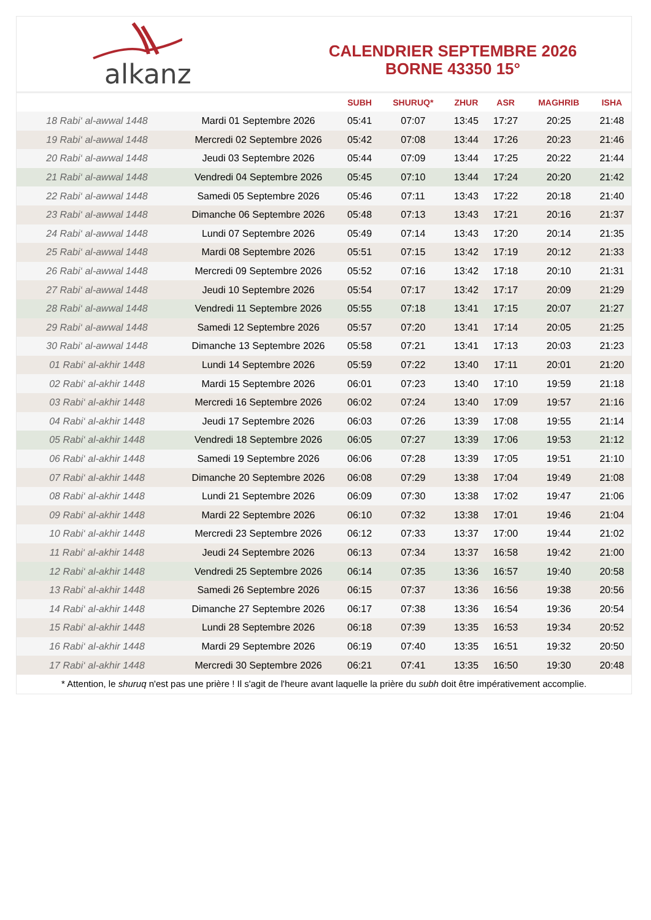alkanz
CALENDRIER SEPTEMBRE 2026
BORNE 43350 15°
| | | SUBH | SHURUQ* | ZHUR | ASR | MAGHRIB | ISHA |
| --- | --- | --- | --- | --- | --- | --- | --- |
| 18 Rabi‘ al-awwal 1448 | Mardi 01 Septembre 2026 | 05:41 | 07:07 | 13:45 | 17:27 | 20:25 | 21:48 |
| 19 Rabi‘ al-awwal 1448 | Mercredi 02 Septembre 2026 | 05:42 | 07:08 | 13:44 | 17:26 | 20:23 | 21:46 |
| 20 Rabi‘ al-awwal 1448 | Jeudi 03 Septembre 2026 | 05:44 | 07:09 | 13:44 | 17:25 | 20:22 | 21:44 |
| 21 Rabi‘ al-awwal 1448 | Vendredi 04 Septembre 2026 | 05:45 | 07:10 | 13:44 | 17:24 | 20:20 | 21:42 |
| 22 Rabi‘ al-awwal 1448 | Samedi 05 Septembre 2026 | 05:46 | 07:11 | 13:43 | 17:22 | 20:18 | 21:40 |
| 23 Rabi‘ al-awwal 1448 | Dimanche 06 Septembre 2026 | 05:48 | 07:13 | 13:43 | 17:21 | 20:16 | 21:37 |
| 24 Rabi‘ al-awwal 1448 | Lundi 07 Septembre 2026 | 05:49 | 07:14 | 13:43 | 17:20 | 20:14 | 21:35 |
| 25 Rabi‘ al-awwal 1448 | Mardi 08 Septembre 2026 | 05:51 | 07:15 | 13:42 | 17:19 | 20:12 | 21:33 |
| 26 Rabi‘ al-awwal 1448 | Mercredi 09 Septembre 2026 | 05:52 | 07:16 | 13:42 | 17:18 | 20:10 | 21:31 |
| 27 Rabi‘ al-awwal 1448 | Jeudi 10 Septembre 2026 | 05:54 | 07:17 | 13:42 | 17:17 | 20:09 | 21:29 |
| 28 Rabi‘ al-awwal 1448 | Vendredi 11 Septembre 2026 | 05:55 | 07:18 | 13:41 | 17:15 | 20:07 | 21:27 |
| 29 Rabi‘ al-awwal 1448 | Samedi 12 Septembre 2026 | 05:57 | 07:20 | 13:41 | 17:14 | 20:05 | 21:25 |
| 30 Rabi‘ al-awwal 1448 | Dimanche 13 Septembre 2026 | 05:58 | 07:21 | 13:41 | 17:13 | 20:03 | 21:23 |
| 01 Rabi‘ al-akhir 1448 | Lundi 14 Septembre 2026 | 05:59 | 07:22 | 13:40 | 17:11 | 20:01 | 21:20 |
| 02 Rabi‘ al-akhir 1448 | Mardi 15 Septembre 2026 | 06:01 | 07:23 | 13:40 | 17:10 | 19:59 | 21:18 |
| 03 Rabi‘ al-akhir 1448 | Mercredi 16 Septembre 2026 | 06:02 | 07:24 | 13:40 | 17:09 | 19:57 | 21:16 |
| 04 Rabi‘ al-akhir 1448 | Jeudi 17 Septembre 2026 | 06:03 | 07:26 | 13:39 | 17:08 | 19:55 | 21:14 |
| 05 Rabi‘ al-akhir 1448 | Vendredi 18 Septembre 2026 | 06:05 | 07:27 | 13:39 | 17:06 | 19:53 | 21:12 |
| 06 Rabi‘ al-akhir 1448 | Samedi 19 Septembre 2026 | 06:06 | 07:28 | 13:39 | 17:05 | 19:51 | 21:10 |
| 07 Rabi‘ al-akhir 1448 | Dimanche 20 Septembre 2026 | 06:08 | 07:29 | 13:38 | 17:04 | 19:49 | 21:08 |
| 08 Rabi‘ al-akhir 1448 | Lundi 21 Septembre 2026 | 06:09 | 07:30 | 13:38 | 17:02 | 19:47 | 21:06 |
| 09 Rabi‘ al-akhir 1448 | Mardi 22 Septembre 2026 | 06:10 | 07:32 | 13:38 | 17:01 | 19:46 | 21:04 |
| 10 Rabi‘ al-akhir 1448 | Mercredi 23 Septembre 2026 | 06:12 | 07:33 | 13:37 | 17:00 | 19:44 | 21:02 |
| 11 Rabi‘ al-akhir 1448 | Jeudi 24 Septembre 2026 | 06:13 | 07:34 | 13:37 | 16:58 | 19:42 | 21:00 |
| 12 Rabi‘ al-akhir 1448 | Vendredi 25 Septembre 2026 | 06:14 | 07:35 | 13:36 | 16:57 | 19:40 | 20:58 |
| 13 Rabi‘ al-akhir 1448 | Samedi 26 Septembre 2026 | 06:15 | 07:37 | 13:36 | 16:56 | 19:38 | 20:56 |
| 14 Rabi‘ al-akhir 1448 | Dimanche 27 Septembre 2026 | 06:17 | 07:38 | 13:36 | 16:54 | 19:36 | 20:54 |
| 15 Rabi‘ al-akhir 1448 | Lundi 28 Septembre 2026 | 06:18 | 07:39 | 13:35 | 16:53 | 19:34 | 20:52 |
| 16 Rabi‘ al-akhir 1448 | Mardi 29 Septembre 2026 | 06:19 | 07:40 | 13:35 | 16:51 | 19:32 | 20:50 |
| 17 Rabi‘ al-akhir 1448 | Mercredi 30 Septembre 2026 | 06:21 | 07:41 | 13:35 | 16:50 | 19:30 | 20:48 |
* Attention, le shuruq n'est pas une prière ! Il s'agit de l'heure avant laquelle la prière du subh doit être impérativement accomplie.